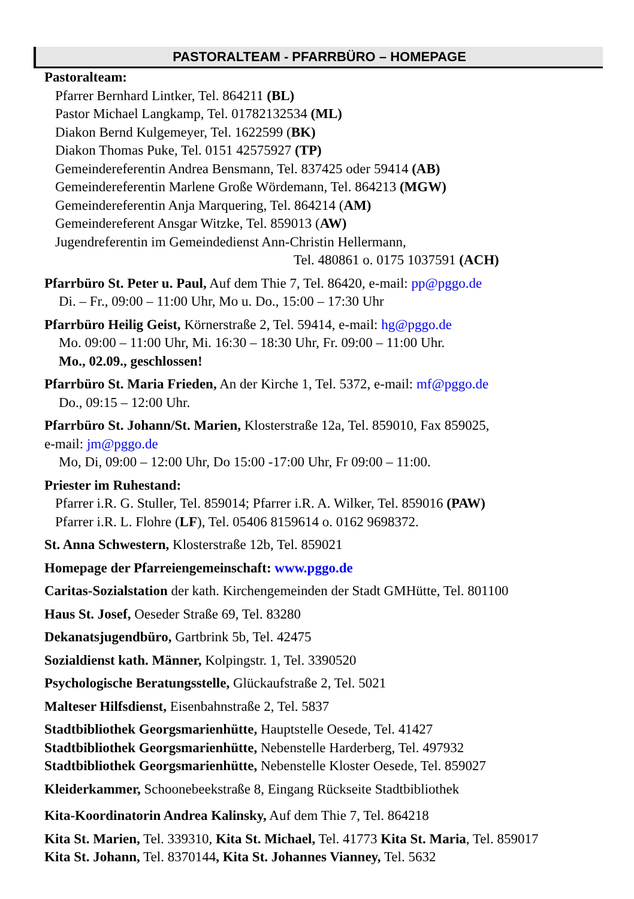PASTORALTEAM - PFARRBÜRO – HOMEPAGE
Pastoralteam:
Pfarrer Bernhard Lintker, Tel. 864211 (BL)
Pastor Michael Langkamp, Tel. 01782132534 (ML)
Diakon Bernd Kulgemeyer, Tel. 1622599 (BK)
Diakon Thomas Puke, Tel. 0151 42575927 (TP)
Gemeindereferentin Andrea Bensmann, Tel. 837425 oder 59414 (AB)
Gemeindereferentin Marlene Große Wördemann, Tel. 864213 (MGW)
Gemeindereferentin Anja Marquering, Tel. 864214 (AM)
Gemeindereferent Ansgar Witzke, Tel. 859013 (AW)
Jugendreferentin im Gemeindedienst Ann-Christin Hellermann,
Tel. 480861 o. 0175 1037591 (ACH)
Pfarrbüro St. Peter u. Paul, Auf dem Thie 7, Tel. 86420, e-mail: pp@pggo.de
Di. – Fr., 09:00 – 11:00 Uhr, Mo u. Do., 15:00 – 17:30 Uhr
Pfarrbüro Heilig Geist, Körnerstraße 2, Tel. 59414, e-mail: hg@pggo.de
Mo. 09:00 – 11:00 Uhr, Mi. 16:30 – 18:30 Uhr, Fr. 09:00 – 11:00 Uhr.
Mo., 02.09., geschlossen!
Pfarrbüro St. Maria Frieden, An der Kirche 1, Tel. 5372, e-mail: mf@pggo.de
Do., 09:15 – 12:00 Uhr.
Pfarrbüro St. Johann/St. Marien, Klosterstraße 12a, Tel. 859010, Fax 859025,
e-mail: jm@pggo.de
Mo, Di, 09:00 – 12:00 Uhr, Do 15:00 -17:00 Uhr, Fr 09:00 – 11:00.
Priester im Ruhestand:
Pfarrer i.R. G. Stuller, Tel. 859014; Pfarrer i.R. A. Wilker, Tel. 859016 (PAW)
Pfarrer i.R. L. Flohre (LF), Tel. 05406 8159614 o. 0162 9698372.
St. Anna Schwestern, Klosterstraße 12b, Tel. 859021
Homepage der Pfarreiengemeinschaft: www.pggo.de
Caritas-Sozialstation der kath. Kirchengemeinden der Stadt GMHütte, Tel. 801100
Haus St. Josef, Oeseder Straße 69, Tel. 83280
Dekanatsjugendbüro, Gartbrink 5b, Tel. 42475
Sozialdienst kath. Männer, Kolpingstr. 1, Tel. 3390520
Psychologische Beratungsstelle, Glückaufstraße 2, Tel. 5021
Malteser Hilfsdienst, Eisenbahnstraße 2, Tel. 5837
Stadtbibliothek Georgsmarienhütte, Hauptstelle Oesede, Tel. 41427
Stadtbibliothek Georgsmarienhütte, Nebenstelle Harderberg, Tel. 497932
Stadtbibliothek Georgsmarienhütte, Nebenstelle Kloster Oesede, Tel. 859027
Kleiderkammer, Schoonebeekstraße 8, Eingang Rückseite Stadtbibliothek
Kita-Koordinatorin Andrea Kalinsky, Auf dem Thie 7, Tel. 864218
Kita St. Marien, Tel. 339310, Kita St. Michael, Tel. 41773 Kita St. Maria, Tel. 859017
Kita St. Johann, Tel. 8370144, Kita St. Johannes Vianney, Tel. 5632